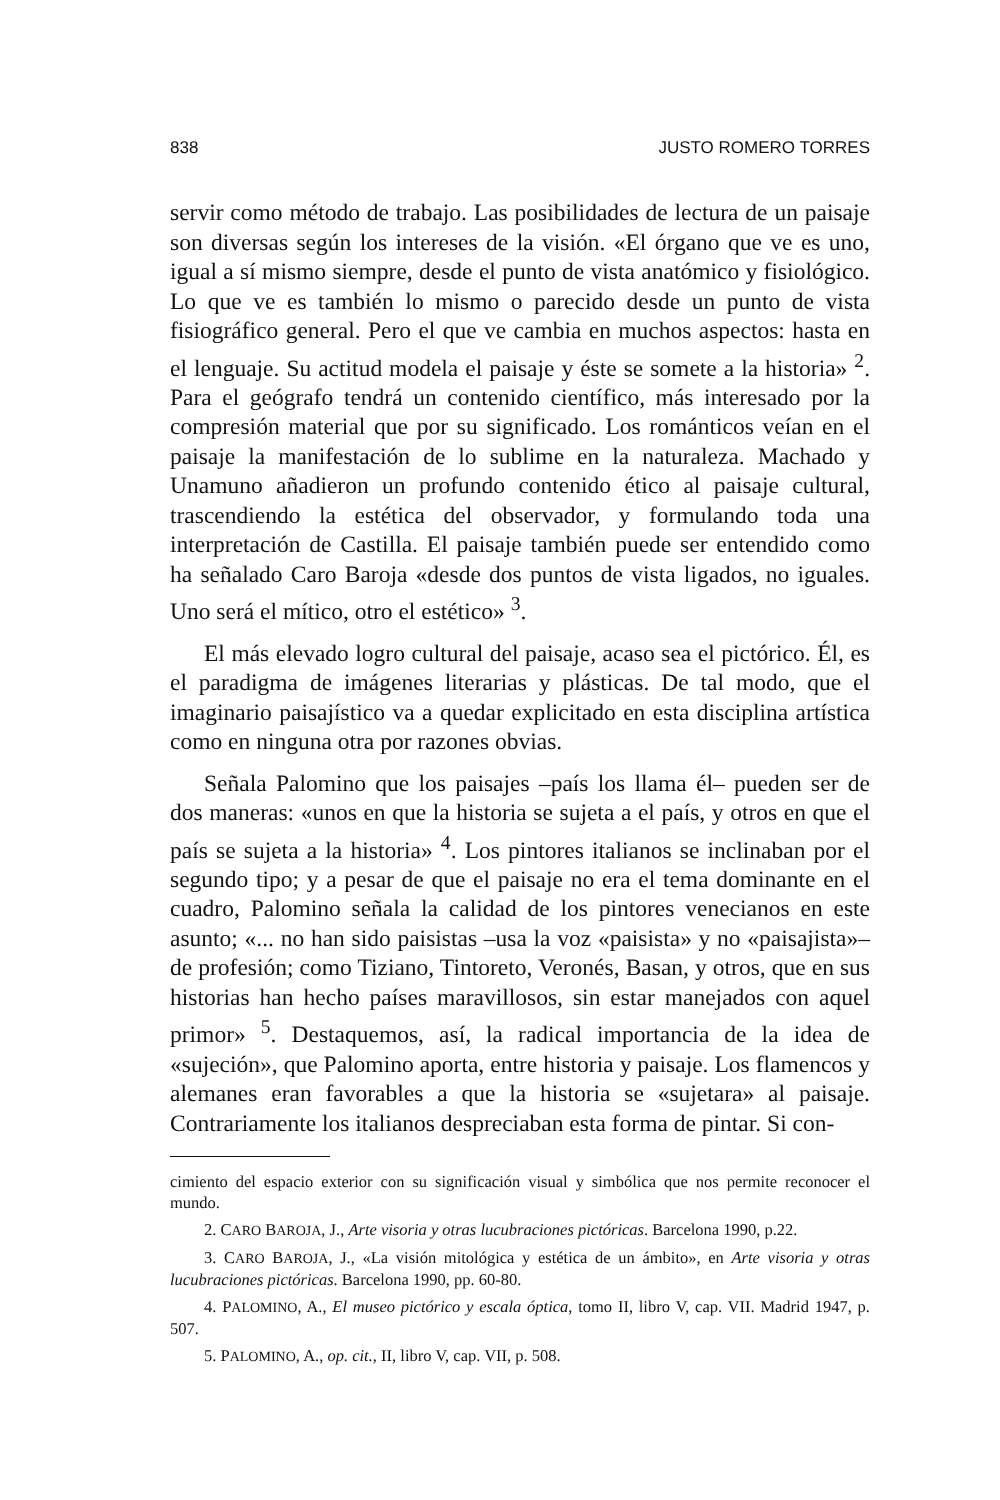838 JUSTO ROMERO TORRES
servir como método de trabajo. Las posibilidades de lectura de un paisaje son diversas según los intereses de la visión. «El órgano que ve es uno, igual a sí mismo siempre, desde el punto de vista anatómico y fisiológico. Lo que ve es también lo mismo o parecido desde un punto de vista fisiográfico general. Pero el que ve cambia en muchos aspectos: hasta en el lenguaje. Su actitud modela el paisaje y éste se somete a la historia» <sup>2</sup>. Para el geógrafo tendrá un contenido científico, más interesado por la compresión material que por su significado. Los románticos veían en el paisaje la manifestación de lo sublime en la naturaleza. Machado y Unamuno añadieron un profundo contenido ético al paisaje cultural, trascendiendo la estética del observador, y formulando toda una interpretación de Castilla. El paisaje también puede ser entendido como ha señalado Caro Baroja «desde dos puntos de vista ligados, no iguales. Uno será el mítico, otro el estético» <sup>3</sup>.
El más elevado logro cultural del paisaje, acaso sea el pictórico. Él, es el paradigma de imágenes literarias y plásticas. De tal modo, que el imaginario paisajístico va a quedar explicitado en esta disciplina artística como en ninguna otra por razones obvias.
Señala Palomino que los paisajes –país los llama él– pueden ser de dos maneras: «unos en que la historia se sujeta a el país, y otros en que el país se sujeta a la historia» <sup>4</sup>. Los pintores italianos se inclinaban por el segundo tipo; y a pesar de que el paisaje no era el tema dominante en el cuadro, Palomino señala la calidad de los pintores venecianos en este asunto; «... no han sido paisistas –usa la voz «paisista» y no «paisajista»– de profesión; como Tiziano, Tintoreto, Veronés, Basan, y otros, que en sus historias han hecho países maravillosos, sin estar manejados con aquel primor» <sup>5</sup>. Destaquemos, así, la radical importancia de la idea de «sujeción», que Palomino aporta, entre historia y paisaje. Los flamencos y alemanes eran favorables a que la historia se «sujetara» al paisaje. Contrariamente los italianos despreciaban esta forma de pintar. Si con-
cimiento del espacio exterior con su significación visual y simbólica que nos permite reconocer el mundo.
2. CARO BAROJA, J., Arte visoria y otras lucubraciones pictóricas. Barcelona 1990, p.22.
3. CARO BAROJA, J., «La visión mitológica y estética de un ámbito», en Arte visoria y otras lucubraciones pictóricas. Barcelona 1990, pp. 60-80.
4. PALOMINO, A., El museo pictórico y escala óptica, tomo II, libro V, cap. VII. Madrid 1947, p. 507.
5. PALOMINO, A., op. cit., II, libro V, cap. VII, p. 508.